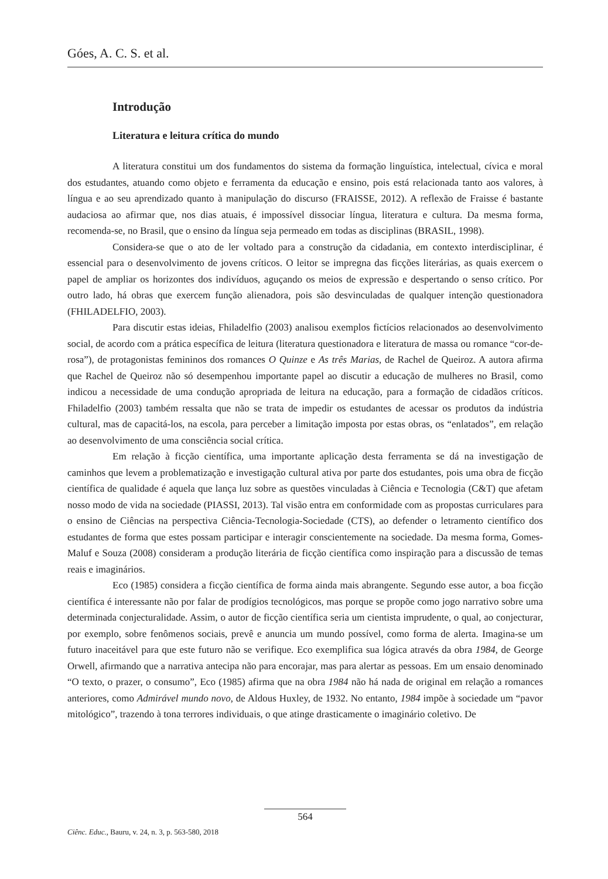Góes, A. C. S. et al.
Introdução
Literatura e leitura crítica do mundo
A literatura constitui um dos fundamentos do sistema da formação linguística, intelectual, cívica e moral dos estudantes, atuando como objeto e ferramenta da educação e ensino, pois está relacionada tanto aos valores, à língua e ao seu aprendizado quanto à manipulação do discurso (FRAISSE, 2012). A reflexão de Fraisse é bastante audaciosa ao afirmar que, nos dias atuais, é impossível dissociar língua, literatura e cultura. Da mesma forma, recomenda-se, no Brasil, que o ensino da língua seja permeado em todas as disciplinas (BRASIL, 1998).
Considera-se que o ato de ler voltado para a construção da cidadania, em contexto interdisciplinar, é essencial para o desenvolvimento de jovens críticos. O leitor se impregna das ficções literárias, as quais exercem o papel de ampliar os horizontes dos indivíduos, aguçando os meios de expressão e despertando o senso crítico. Por outro lado, há obras que exercem função alienadora, pois são desvinculadas de qualquer intenção questionadora (FHILADELFIO, 2003).
Para discutir estas ideias, Fhiladelfio (2003) analisou exemplos fictícios relacionados ao desenvolvimento social, de acordo com a prática específica de leitura (literatura questionadora e literatura de massa ou romance “cor-de-rosa”), de protagonistas femininos dos romances O Quinze e As três Marias, de Rachel de Queiroz. A autora afirma que Rachel de Queiroz não só desempenhou importante papel ao discutir a educação de mulheres no Brasil, como indicou a necessidade de uma condução apropriada de leitura na educação, para a formação de cidadãos críticos. Fhiladelfio (2003) também ressalta que não se trata de impedir os estudantes de acessar os produtos da indústria cultural, mas de capacitá-los, na escola, para perceber a limitação imposta por estas obras, os “enlatados”, em relação ao desenvolvimento de uma consciência social crítica.
Em relação à ficção científica, uma importante aplicação desta ferramenta se dá na investigação de caminhos que levem a problematização e investigação cultural ativa por parte dos estudantes, pois uma obra de ficção científica de qualidade é aquela que lança luz sobre as questões vinculadas à Ciência e Tecnologia (C&T) que afetam nosso modo de vida na sociedade (PIASSI, 2013). Tal visão entra em conformidade com as propostas curriculares para o ensino de Ciências na perspectiva Ciência-Tecnologia-Sociedade (CTS), ao defender o letramento científico dos estudantes de forma que estes possam participar e interagir conscientemente na sociedade. Da mesma forma, Gomes-Maluf e Souza (2008) consideram a produção literária de ficção científica como inspiração para a discussão de temas reais e imaginários.
Eco (1985) considera a ficção científica de forma ainda mais abrangente. Segundo esse autor, a boa ficção científica é interessante não por falar de prodígios tecnológicos, mas porque se propõe como jogo narrativo sobre uma determinada conjecturalidade. Assim, o autor de ficção científica seria um cientista imprudente, o qual, ao conjecturar, por exemplo, sobre fenômenos sociais, prevê e anuncia um mundo possível, como forma de alerta. Imagina-se um futuro inaceitável para que este futuro não se verifique. Eco exemplifica sua lógica através da obra 1984, de George Orwell, afirmando que a narrativa antecipa não para encorajar, mas para alertar as pessoas. Em um ensaio denominado “O texto, o prazer, o consumo”, Eco (1985) afirma que na obra 1984 não há nada de original em relação a romances anteriores, como Admirável mundo novo, de Aldous Huxley, de 1932. No entanto, 1984 impõe à sociedade um “pavor mitológico”, trazendo à tona terrores individuais, o que atinge drasticamente o imaginário coletivo. De
564
Ciênc. Educ., Bauru, v. 24, n. 3, p. 563-580, 2018